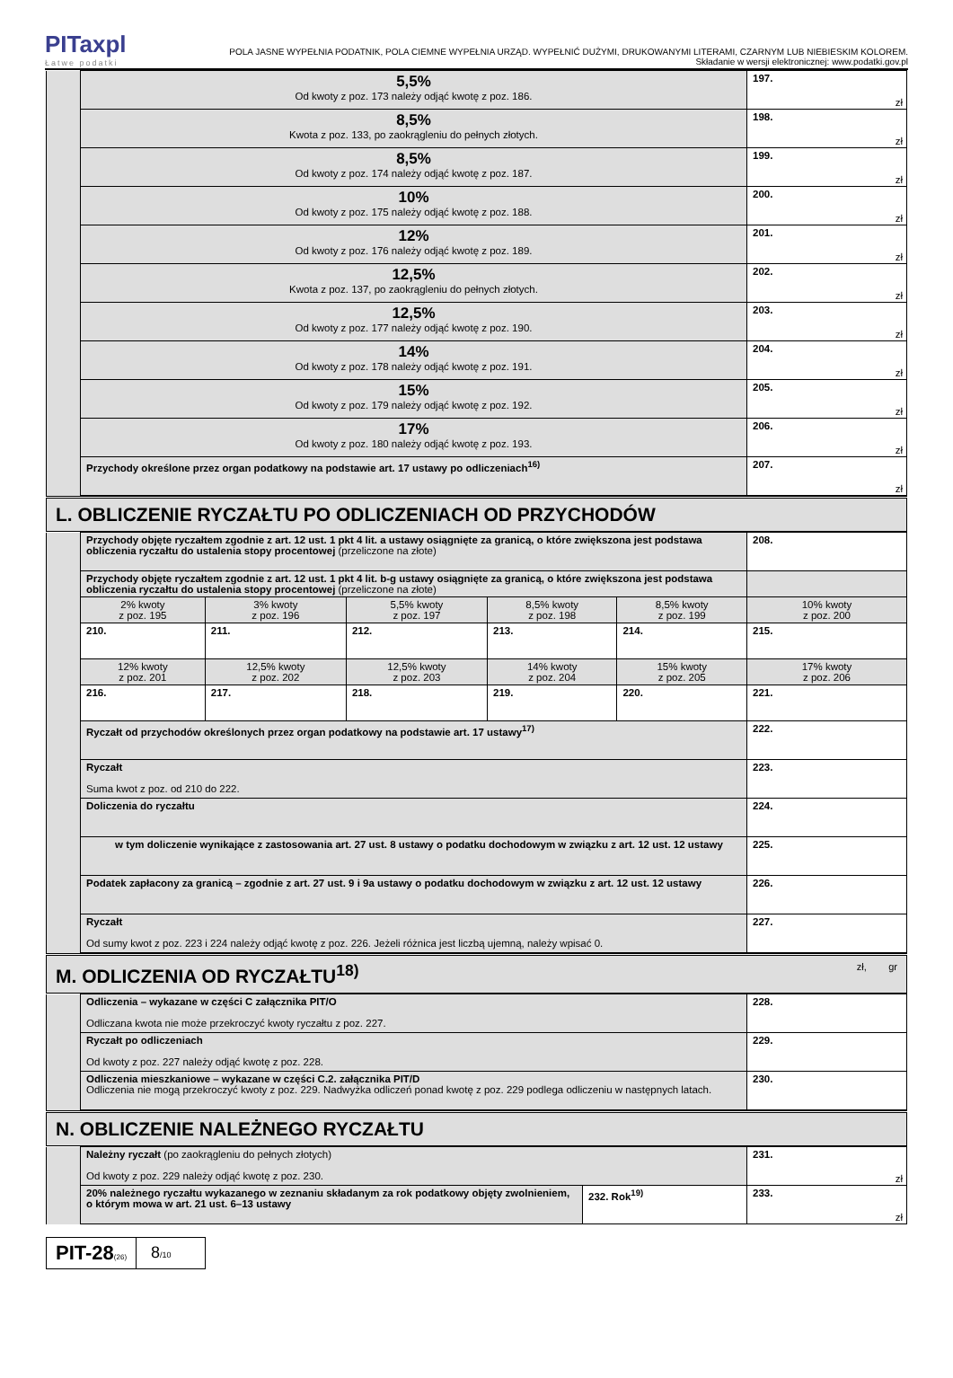PITaxpl
Łatwe podatki
POLA JASNE WYPEŁNIA PODATNIK, POLA CIEMNE WYPEŁNIA URZĄD. WYPEŁNIĆ DUŻYMI, DRUKOWANYMI LITERAMI, CZARNYM LUB NIEBIESKIM KOLOREM.
Składanie w wersji elektronicznej: www.podatki.gov.pl
| | 5,5% Od kwoty z poz. 173 należy odjąć kwotę z poz. 186. | 197. zł |
| | 8,5% Kwota z poz. 133, po zaokrągleniu do pełnych złotych. | 198. zł |
| | 8,5% Od kwoty z poz. 174 należy odjąć kwotę z poz. 187. | 199. zł |
| | 10% Od kwoty z poz. 175 należy odjąć kwotę z poz. 188. | 200. zł |
| | 12% Od kwoty z poz. 176 należy odjąć kwotę z poz. 189. | 201. zł |
| | 12,5% Kwota z poz. 137, po zaokrągleniu do pełnych złotych. | 202. zł |
| | 12,5% Od kwoty z poz. 177 należy odjąć kwotę z poz. 190. | 203. zł |
| | 14% Od kwoty z poz. 178 należy odjąć kwotę z poz. 191. | 204. zł |
| | 15% Od kwoty z poz. 179 należy odjąć kwotę z poz. 192. | 205. zł |
| | 17% Od kwoty z poz. 180 należy odjąć kwotę z poz. 193. | 206. zł |
| | Przychody określone przez organ podatkowy na podstawie art. 17 ustawy po odliczeniach<sup>16)</sup> | 207. zł |
| L. OBLICZENIE RYCZAŁTU PO ODLICZENIACH OD PRZYCHODÓW |
| | Przychody objęte ryczałtem zgodnie z art. 12 ust. 1 pkt 4 lit. a ustawy osiągnięte za granicą, o które zwiększona jest podstawa obliczenia ryczałtu do ustalenia stopy procentowej (przeliczone na złote) | | | | | 208. |
| | Przychody objęte ryczałtem zgodnie z art. 12 ust. 1 pkt 4 lit. b-g ustawy osiągnięte za granicą, o które zwiększona jest podstawa obliczenia ryczałtu do ustalenia stopy procentowej (przeliczone na złote) | | | | | |
| | 2% kwoty z poz. 195 | 3% kwoty z poz. 196 | 5,5% kwoty z poz. 197 | 8,5% kwoty z poz. 198 | 8,5% kwoty z poz. 199 | 10% kwoty z poz. 200 |
| | 210. | 211. | 212. | 213. | 214. | 215. |
| | 12% kwoty z poz. 201 | 12,5% kwoty z poz. 202 | 12,5% kwoty z poz. 203 | 14% kwoty z poz. 204 | 15% kwoty z poz. 205 | 17% kwoty z poz. 206 |
| | 216. | 217. | 218. | 219. | 220. | 221. |
| | Ryczałt od przychodów określonych przez organ podatkowy na podstawie art. 17 ustawy<sup>17)</sup> | | | | | 222. |
| | Ryczałt Suma kwot z poz. od 210 do 222. | | | | | 223. |
| | Doliczenia do ryczałtu | | | | | 224. |
| | w tym doliczenie wynikające z zastosowania art. 27 ust. 8 ustawy o podatku dochodowym w związku z art. 12 ust. 12 ustawy | | | | | 225. |
| | Podatek zapłacony za granicą – zgodnie z art. 27 ust. 9 i 9a ustawy o podatku dochodowym w związku z art. 12 ust. 12 ustawy | | | | | 226. |
| | Ryczałt Od sumy kwot z poz. 223 i 224 należy odjąć kwotę z poz. 226. Jeżeli różnica jest liczbą ujemną, należy wpisać 0. | | | | | 227. |
| M. ODLICZENIA OD RYCZAŁTU<sup>18)</sup> zł, gr |
| | Odliczenia – wykazane w części C załącznika PIT/O Odliczana kwota nie może przekroczyć kwoty ryczałtu z poz. 227. | 228. |
| | Ryczałt po odliczeniach Od kwoty z poz. 227 należy odjąć kwotę z poz. 228. | 229. |
| | Odliczenia mieszkaniowe – wykazane w części C.2. załącznika PIT/D Odliczenia nie mogą przekroczyć kwoty z poz. 229. Nadwyżka odliczeń ponad kwotę z poz. 229 podlega odliczeniu w następnych latach. | 230. |
| N. OBLICZENIE NALEŻNEGO RYCZAŁTU |
| | Należny ryczałt (po zaokrągleniu do pełnych złotych) Od kwoty z poz. 229 należy odjąć kwotę z poz. 230. | | 231. zł |
| | 20% należnego ryczałtu wykazanego w zeznaniu składanym za rok podatkowy objęty zwolnieniem, o którym mowa w art. 21 ust. 6–13 ustawy | 232. Rok<sup>19)</sup> | 233. zł |
PIT-28(26)
8/10